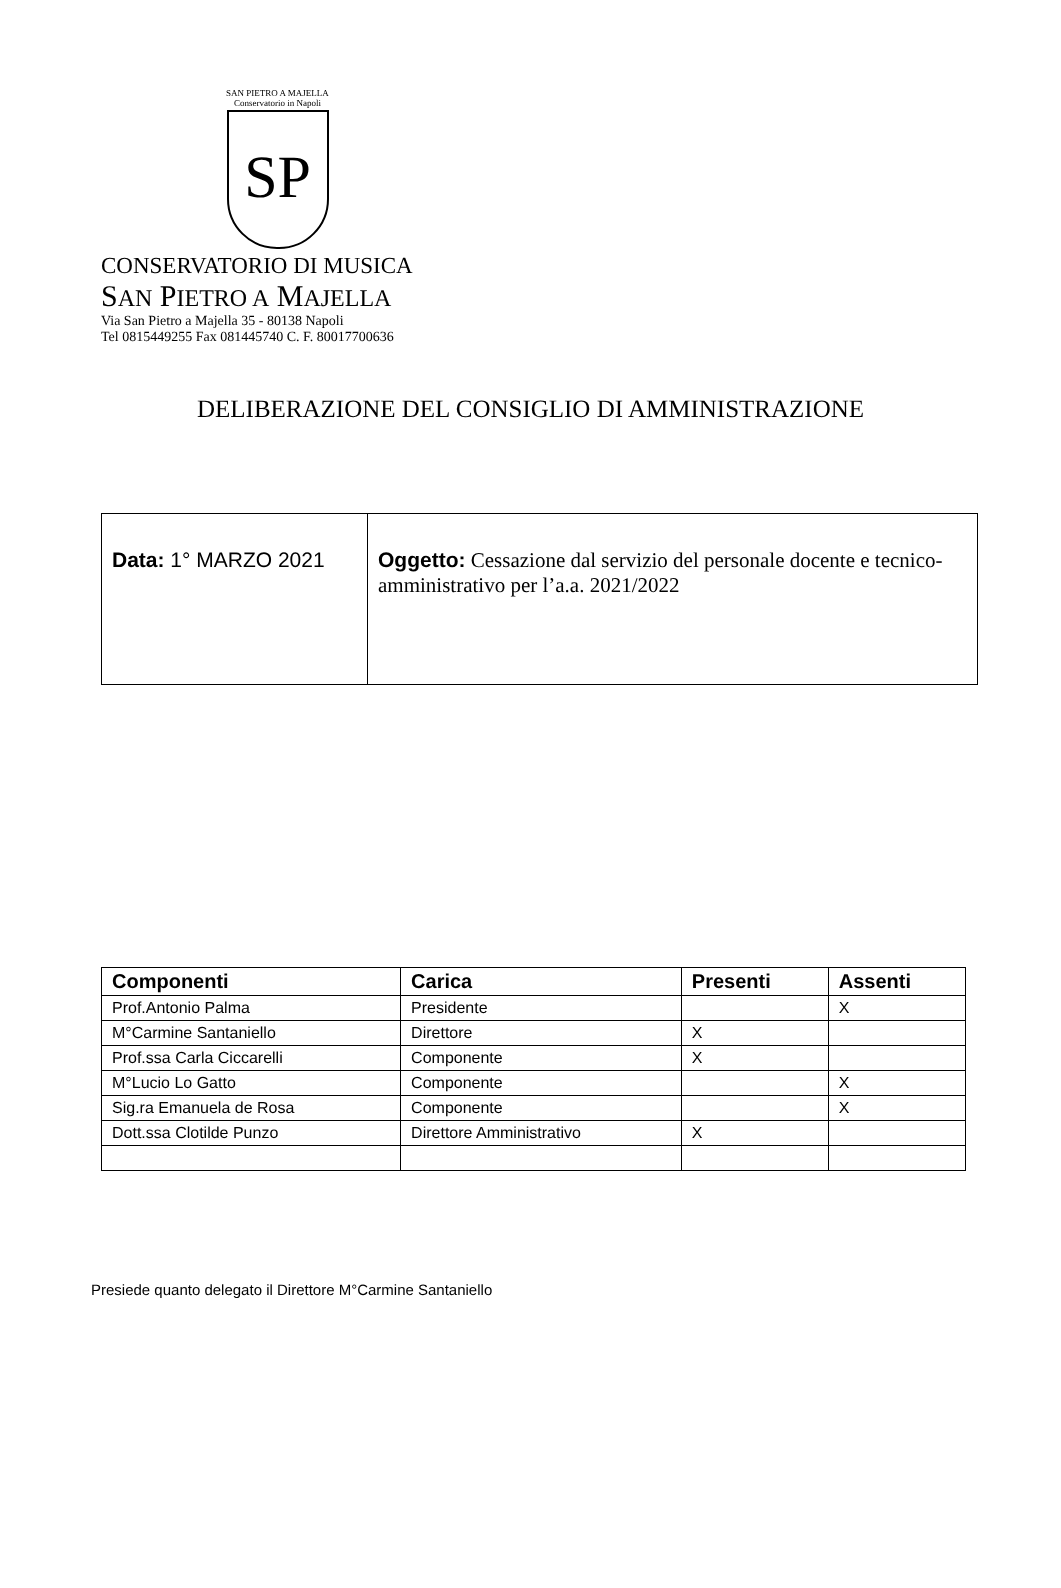SAN PIETRO A MAJELLA
Conservatorio in Napoli
SP
CONSERVATORIO DI MUSICA
SAN PIETRO A MAJELLA
Via San Pietro a Majella 35 - 80138 Napoli
Tel 0815449255 Fax 081445740 C. F. 80017700636
DELIBERAZIONE DEL CONSIGLIO DI AMMINISTRAZIONE
| Data: 1° MARZO 2021 | Oggetto: Cessazione dal servizio del personale docente e tecnico-amministrativo per l’a.a. 2021/2022 |
| Componenti | Carica | Presenti | Assenti |
| --- | --- | --- | --- |
| Prof.Antonio Palma | Presidente | | X |
| M°Carmine Santaniello | Direttore | X | |
| Prof.ssa Carla Ciccarelli | Componente | X | |
| M°Lucio Lo Gatto | Componente | | X |
| Sig.ra Emanuela de Rosa | Componente | | X |
| Dott.ssa Clotilde Punzo | Direttore Amministrativo | X | |
Presiede quanto delegato il Direttore M°Carmine Santaniello